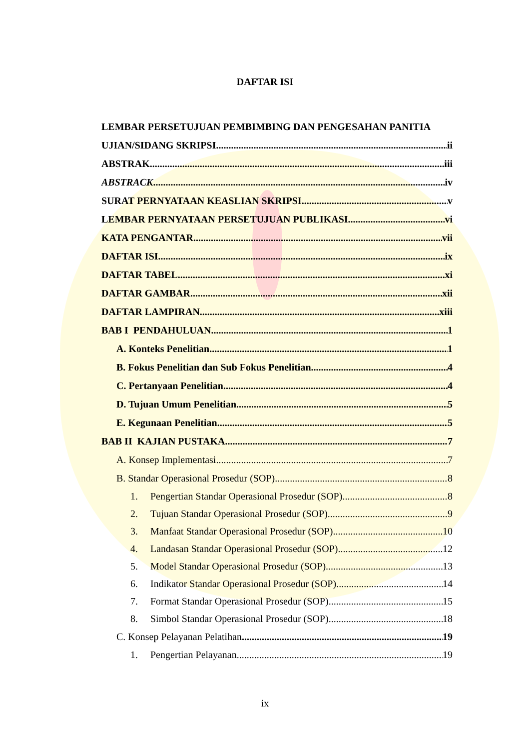DAFTAR ISI
LEMBAR PERSETUJUAN PEMBIMBING DAN PENGESAHAN PANITIA
UJIAN/SIDANG SKRIPSI ii
ABSTRAK iii
ABSTRACK iv
SURAT PERNYATAAN KEASLIAN SKRIPSI v
LEMBAR PERNYATAAN PERSETUJUAN PUBLIKASI vi
KATA PENGANTAR vii
DAFTAR ISI ix
DAFTAR TABEL xi
DAFTAR GAMBAR xii
DAFTAR LAMPIRAN xiii
BAB I PENDAHULUAN 1
A. Konteks Penelitian 1
B. Fokus Penelitian dan Sub Fokus Penelitian 4
C. Pertanyaan Penelitian 4
D. Tujuan Umum Penelitian 5
E. Kegunaan Penelitian 5
BAB II KAJIAN PUSTAKA 7
A. Konsep Implementasi 7
B. Standar Operasional Prosedur (SOP) 8
1. Pengertian Standar Operasional Prosedur (SOP) 8
2. Tujuan Standar Operasional Prosedur (SOP) 9
3. Manfaat Standar Operasional Prosedur (SOP) 10
4. Landasan Standar Operasional Prosedur (SOP) 12
5. Model Standar Operasional Prosedur (SOP) 13
6. Indikator Standar Operasional Prosedur (SOP) 14
7. Format Standar Operasional Prosedur (SOP) 15
8. Simbol Standar Operasional Prosedur (SOP) 18
C. Konsep Pelayanan Pelatihan 19
1. Pengertian Pelayanan 19
ix